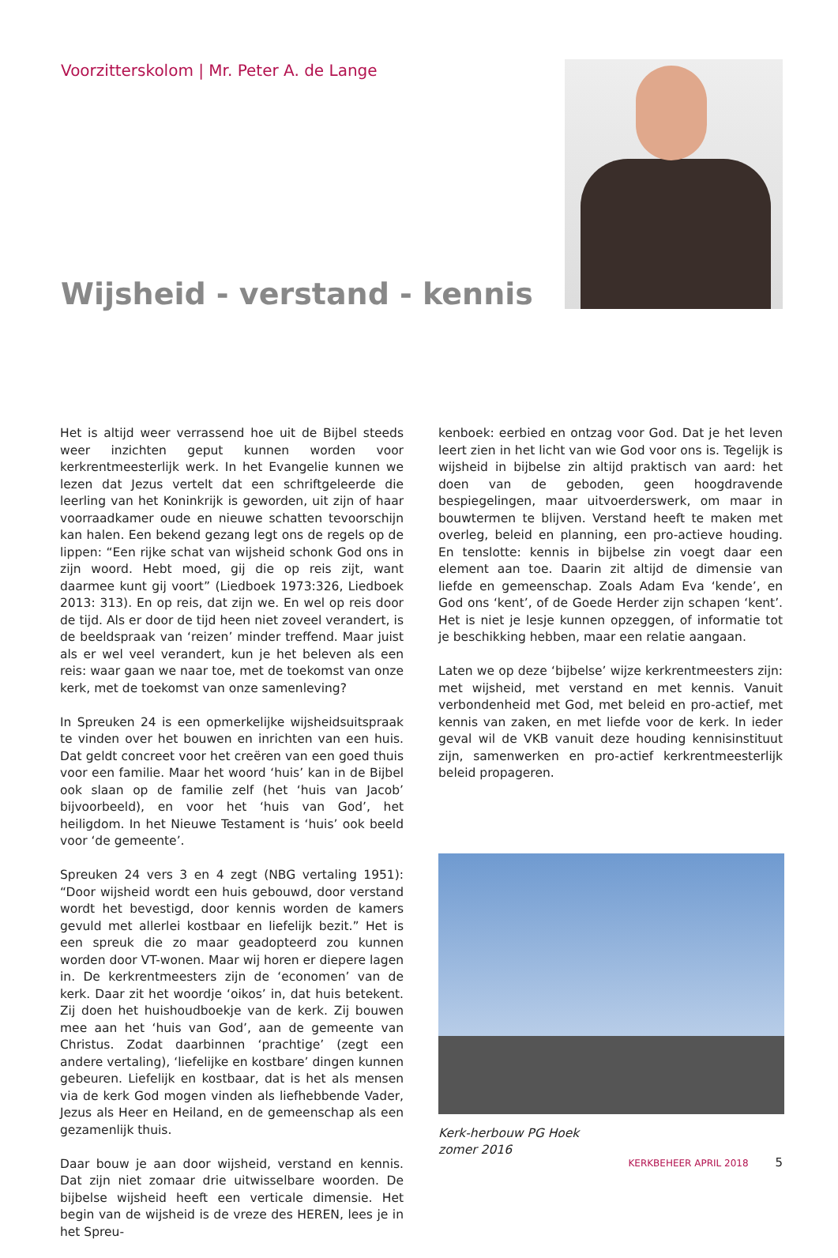Voorzitterskolom | Mr. Peter A. de Lange
Wijsheid - verstand - kennis
Het is altijd weer verrassend hoe uit de Bijbel steeds weer inzichten geput kunnen worden voor kerkrentmeesterlijk werk. In het Evangelie kunnen we lezen dat Jezus vertelt dat een schriftgeleerde die leerling van het Koninkrijk is geworden, uit zijn of haar voorraadkamer oude en nieuwe schatten tevoorschijn kan halen. Een bekend gezang legt ons de regels op de lippen: “Een rijke schat van wijsheid schonk God ons in zijn woord. Hebt moed, gij die op reis zijt, want daarmee kunt gij voort” (Liedboek 1973:326, Liedboek 2013: 313). En op reis, dat zijn we. En wel op reis door de tijd. Als er door de tijd heen niet zoveel verandert, is de beeldspraak van ‘reizen’ minder treffend. Maar juist als er wel veel verandert, kun je het beleven als een reis: waar gaan we naar toe, met de toekomst van onze kerk, met de toekomst van onze samenleving?
In Spreuken 24 is een opmerkelijke wijsheidsuitspraak te vinden over het bouwen en inrichten van een huis. Dat geldt concreet voor het creëren van een goed thuis voor een familie. Maar het woord ‘huis’ kan in de Bijbel ook slaan op de familie zelf (het ‘huis van Jacob’ bijvoorbeeld), en voor het ‘huis van God’, het heiligdom. In het Nieuwe Testament is ‘huis’ ook beeld voor ‘de gemeente’.
Spreuken 24 vers 3 en 4 zegt (NBG vertaling 1951): “Door wijsheid wordt een huis gebouwd, door verstand wordt het bevestigd, door kennis worden de kamers gevuld met allerlei kostbaar en liefelijk bezit.” Het is een spreuk die zo maar geadopteerd zou kunnen worden door VT-wonen. Maar wij horen er diepere lagen in. De kerkrentmeesters zijn de ‘economen’ van de kerk. Daar zit het woordje ‘oikos’ in, dat huis betekent. Zij doen het huishoudboekje van de kerk. Zij bouwen mee aan het ‘huis van God’, aan de gemeente van Christus. Zodat daarbinnen ‘prachtige’ (zegt een andere vertaling), ‘liefelijke en kostbare’ dingen kunnen gebeuren. Liefelijk en kostbaar, dat is het als mensen via de kerk God mogen vinden als liefhebbende Vader, Jezus als Heer en Heiland, en de gemeenschap als een gezamenlijk thuis.
Daar bouw je aan door wijsheid, verstand en kennis. Dat zijn niet zomaar drie uitwisselbare woorden. De bijbelse wijsheid heeft een verticale dimensie. Het begin van de wijsheid is de vreze des HEREN, lees je in het Spreu-
kenboek: eerbied en ontzag voor God. Dat je het leven leert zien in het licht van wie God voor ons is. Tegelijk is wijsheid in bijbelse zin altijd praktisch van aard: het doen van de geboden, geen hoogdravende bespiegelingen, maar uitvoerderswerk, om maar in bouwtermen te blijven. Verstand heeft te maken met overleg, beleid en planning, een pro-actieve houding. En tenslotte: kennis in bijbelse zin voegt daar een element aan toe. Daarin zit altijd de dimensie van liefde en gemeenschap. Zoals Adam Eva ‘kende’, en God ons ‘kent’, of de Goede Herder zijn schapen ‘kent’. Het is niet je lesje kunnen opzeggen, of informatie tot je beschikking hebben, maar een relatie aangaan.
Laten we op deze ‘bijbelse’ wijze kerkrentmeesters zijn: met wijsheid, met verstand en met kennis. Vanuit verbondenheid met God, met beleid en pro-actief, met kennis van zaken, en met liefde voor de kerk. In ieder geval wil de VKB vanuit deze houding kennisinstituut zijn, samenwerken en pro-actief kerkrentmeesterlijk beleid propageren.
Kerk-herbouw PG Hoek
zomer 2016
KERKBEHEER APRIL 2018 5